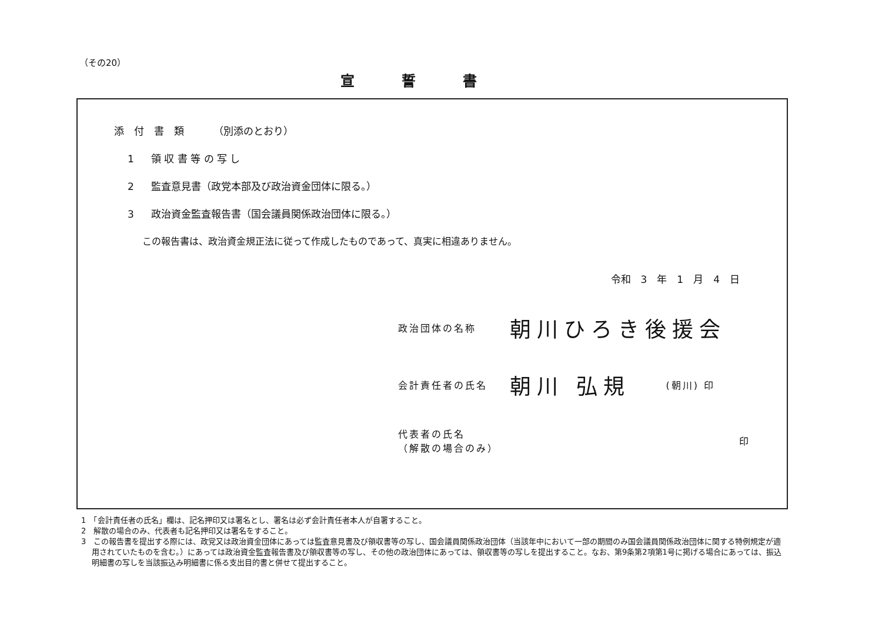（その20）
宣誓書
添　付　書　類 （別添のとおり）
1 領 収 書 等 の 写 し
2 監査意見書（政党本部及び政治資金団体に限る。）
3 政治資金監査報告書（国会議員関係政治団体に限る。）
この報告書は、政治資金規正法に従って作成したものであって、真実に相違ありません。
令和　3　年　1　月　4　日
政治団体の名称
朝川ひろき後援会
会計責任者の氏名
朝川 弘規
(朝川) 印
代表者の氏名
（解散の場合のみ）
印
1　「会計責任者の氏名」欄は、記名押印又は署名とし、署名は必ず会計責任者本人が自署すること。
2　解散の場合のみ、代表者も記名押印又は署名をすること。
3　この報告書を提出する際には、政党又は政治資金団体にあっては監査意見書及び領収書等の写し、国会議員関係政治団体（当該年中において一部の期間のみ国会議員関係政治団体に関する特例規定が適用されていたものを含む。）にあっては政治資金監査報告書及び領収書等の写し、その他の政治団体にあっては、領収書等の写しを提出すること。なお、第9条第2項第1号に掲げる場合にあっては、振込明細書の写しを当該振込み明細書に係る支出目的書と併せて提出すること。